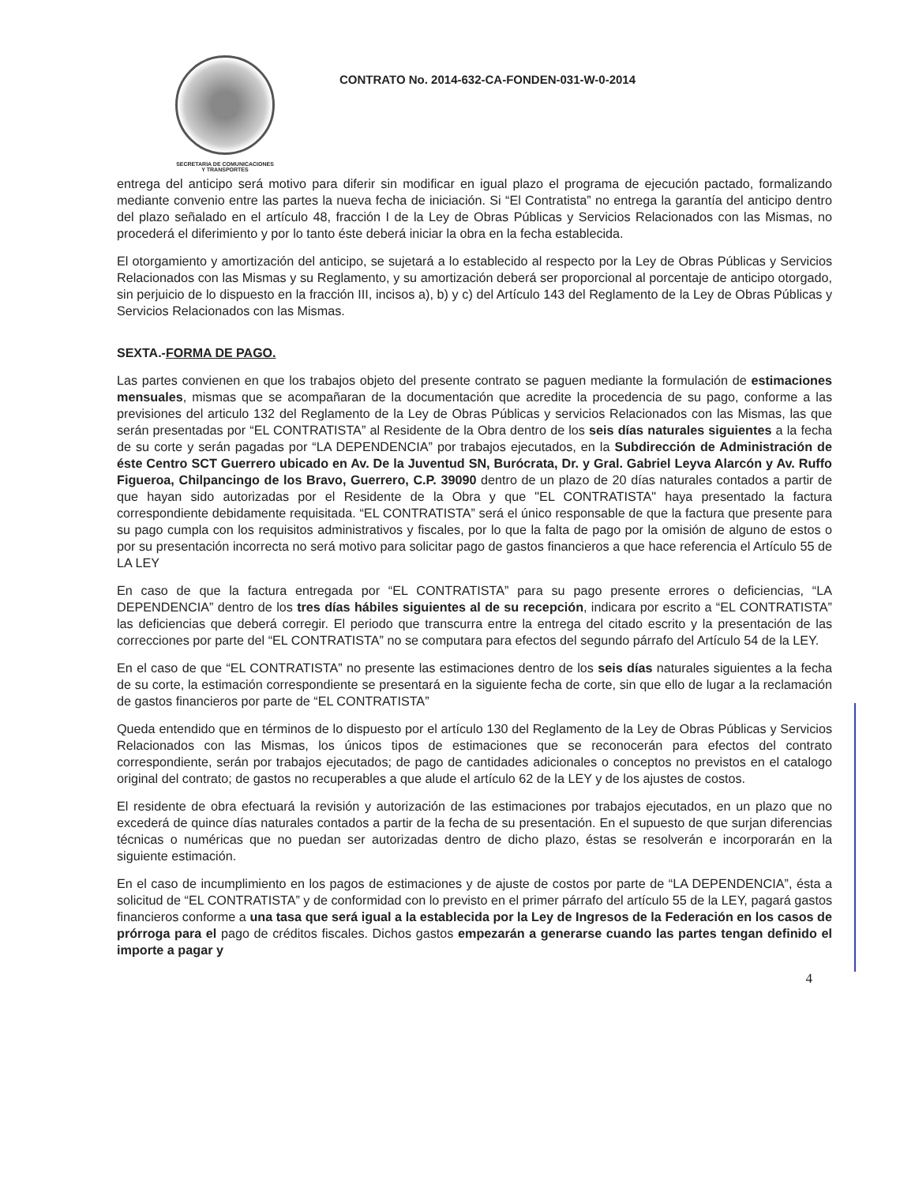SECRETARIA DE COMUNICACIONES
Y TRANSPORTES
CONTRATO No. 2014-632-CA-FONDEN-031-W-0-2014
entrega del anticipo será motivo para diferir sin modificar en igual plazo el programa de ejecución pactado, formalizando mediante convenio entre las partes la nueva fecha de iniciación. Si “El Contratista” no entrega la garantía del anticipo dentro del plazo señalado en el artículo 48, fracción I de la Ley de Obras Públicas y Servicios Relacionados con las Mismas, no procederá el diferimiento y por lo tanto éste deberá iniciar la obra en la fecha establecida.
El otorgamiento y amortización del anticipo, se sujetará a lo establecido al respecto por la Ley de Obras Públicas y Servicios Relacionados con las Mismas y su Reglamento, y su amortización deberá ser proporcional al porcentaje de anticipo otorgado, sin perjuicio de lo dispuesto en la fracción III, incisos a), b) y c) del Artículo 143 del Reglamento de la Ley de Obras Públicas y Servicios Relacionados con las Mismas.
SEXTA.-FORMA DE PAGO.
Las partes convienen en que los trabajos objeto del presente contrato se paguen mediante la formulación de estimaciones mensuales, mismas que se acompañaran de la documentación que acredite la procedencia de su pago, conforme a las previsiones del articulo 132 del Reglamento de la Ley de Obras Públicas y servicios Relacionados con las Mismas, las que serán presentadas por “EL CONTRATISTA” al Residente de la Obra dentro de los seis días naturales siguientes a la fecha de su corte y serán pagadas por “LA DEPENDENCIA” por trabajos ejecutados, en la Subdirección de Administración de éste Centro SCT Guerrero ubicado en Av. De la Juventud SN, Burócrata, Dr. y Gral. Gabriel Leyva Alarcón y Av. Ruffo Figueroa, Chilpancingo de los Bravo, Guerrero, C.P. 39090 dentro de un plazo de 20 días naturales contados a partir de que hayan sido autorizadas por el Residente de la Obra y que "EL CONTRATISTA" haya presentado la factura correspondiente debidamente requisitada. “EL CONTRATISTA” será el único responsable de que la factura que presente para su pago cumpla con los requisitos administrativos y fiscales, por lo que la falta de pago por la omisión de alguno de estos o por su presentación incorrecta no será motivo para solicitar pago de gastos financieros a que hace referencia el Artículo 55 de LA LEY
En caso de que la factura entregada por “EL CONTRATISTA” para su pago presente errores o deficiencias, “LA DEPENDENCIA” dentro de los tres días hábiles siguientes al de su recepción, indicara por escrito a “EL CONTRATISTA” las deficiencias que deberá corregir. El periodo que transcurra entre la entrega del citado escrito y la presentación de las correcciones por parte del “EL CONTRATISTA” no se computara para efectos del segundo párrafo del Artículo 54 de la LEY.
En el caso de que “EL CONTRATISTA” no presente las estimaciones dentro de los seis días naturales siguientes a la fecha de su corte, la estimación correspondiente se presentará en la siguiente fecha de corte, sin que ello de lugar a la reclamación de gastos financieros por parte de “EL CONTRATISTA”
Queda entendido que en términos de lo dispuesto por el artículo 130 del Reglamento de la Ley de Obras Públicas y Servicios Relacionados con las Mismas, los únicos tipos de estimaciones que se reconocerán para efectos del contrato correspondiente, serán por trabajos ejecutados; de pago de cantidades adicionales o conceptos no previstos en el catalogo original del contrato; de gastos no recuperables a que alude el artículo 62 de la LEY y de los ajustes de costos.
El residente de obra efectuará la revisión y autorización de las estimaciones por trabajos ejecutados, en un plazo que no excederá de quince días naturales contados a partir de la fecha de su presentación. En el supuesto de que surjan diferencias técnicas o numéricas que no puedan ser autorizadas dentro de dicho plazo, éstas se resolverán e incorporarán en la siguiente estimación.
En el caso de incumplimiento en los pagos de estimaciones y de ajuste de costos por parte de “LA DEPENDENCIA”, ésta a solicitud de “EL CONTRATISTA” y de conformidad con lo previsto en el primer párrafo del artículo 55 de la LEY, pagará gastos financieros conforme a una tasa que será igual a la establecida por la Ley de Ingresos de la Federación en los casos de prórroga para el pago de créditos fiscales. Dichos gastos empezarán a generarse cuando las partes tengan definido el importe a pagar y
4